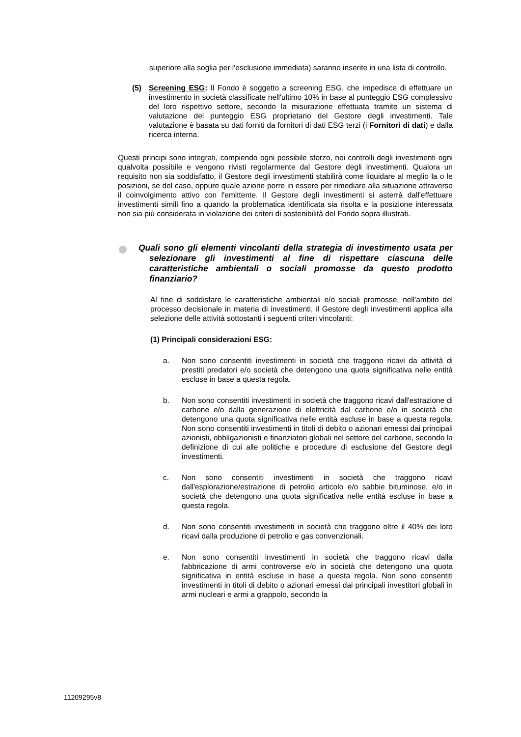superiore alla soglia per l'esclusione immediata) saranno inserite in una lista di controllo.
(5) Screening ESG: Il Fondo è soggetto a screening ESG, che impedisce di effettuare un investimento in società classificate nell'ultimo 10% in base al punteggio ESG complessivo del loro rispettivo settore, secondo la misurazione effettuata tramite un sistema di valutazione del punteggio ESG proprietario del Gestore degli investimenti. Tale valutazione è basata su dati forniti da fornitori di dati ESG terzi (i Fornitori di dati) e dalla ricerca interna.
Questi principi sono integrati, compiendo ogni possibile sforzo, nei controlli degli investimenti ogni qualvolta possibile e vengono rivisti regolarmente dal Gestore degli investimenti. Qualora un requisito non sia soddisfatto, il Gestore degli investimenti stabilirà come liquidare al meglio la o le posizioni, se del caso, oppure quale azione porre in essere per rimediare alla situazione attraverso il coinvolgimento attivo con l'emittente. Il Gestore degli investimenti si asterrà dall'effettuare investimenti simili fino a quando la problematica identificata sia risolta e la posizione interessata non sia più considerata in violazione dei criteri di sostenibilità del Fondo sopra illustrati.
Quali sono gli elementi vincolanti della strategia di investimento usata per selezionare gli investimenti al fine di rispettare ciascuna delle caratteristiche ambientali o sociali promosse da questo prodotto finanziario?
Al fine di soddisfare le caratteristiche ambientali e/o sociali promosse, nell'ambito del processo decisionale in materia di investimenti, il Gestore degli investimenti applica alla selezione delle attività sottostanti i seguenti criteri vincolanti:
(1) Principali considerazioni ESG:
a. Non sono consentiti investimenti in società che traggono ricavi da attività di prestiti predatori e/o società che detengono una quota significativa nelle entità escluse in base a questa regola.
b. Non sono consentiti investimenti in società che traggono ricavi dall'estrazione di carbone e/o dalla generazione di elettricità dal carbone e/o in società che detengono una quota significativa nelle entità escluse in base a questa regola. Non sono consentiti investimenti in titoli di debito o azionari emessi dai principali azionisti, obbligazionisti e finanziatori globali nel settore del carbone, secondo la definizione di cui alle politiche e procedure di esclusione del Gestore degli investimenti.
c. Non sono consentiti investimenti in società che traggono ricavi dall'esplorazione/estrazione di petrolio articolo e/o sabbie bituminose, e/o in società che detengono una quota significativa nelle entità escluse in base a questa regola.
d. Non sono consentiti investimenti in società che traggono oltre il 40% dei loro ricavi dalla produzione di petrolio e gas convenzionali.
e. Non sono consentiti investimenti in società che traggono ricavi dalla fabbricazione di armi controverse e/o in società che detengono una quota significativa in entità escluse in base a questa regola. Non sono consentiti investimenti in titoli di debito o azionari emessi dai principali investitori globali in armi nucleari e armi a grappolo, secondo la
11209295v8